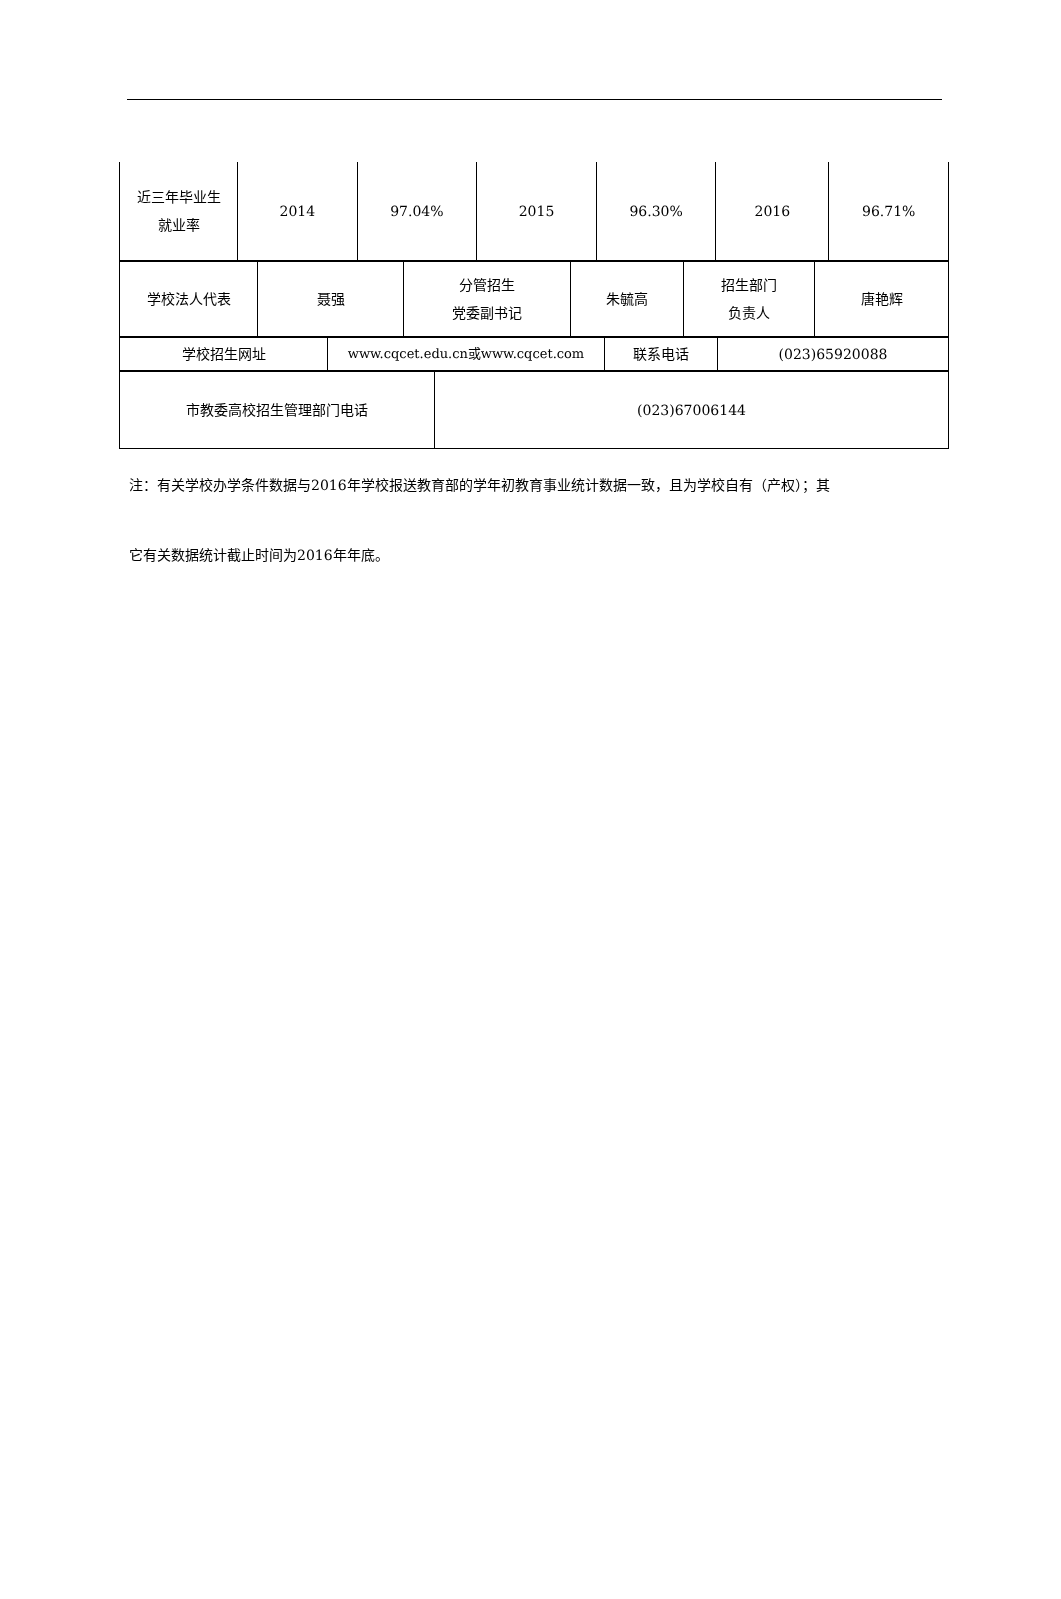| 近三年毕业生 就业率 | 2014 | 97.04% | 2015 | 96.30% | 2016 | 96.71% |
| 学校法人代表 | 聂强 | 分管招生 党委副书记 | 朱毓高 | 招生部门 负责人 | 唐艳辉 |
| 学校招生网址 | www.cqcet.edu.cn或www.cqcet.com | 联系电话 | (023)65920088 |
| 市教委高校招生管理部门电话 | (023)67006144 |
注：有关学校办学条件数据与2016年学校报送教育部的学年初教育事业统计数据一致，且为学校自有（产权）；其
它有关数据统计截止时间为2016年年底。